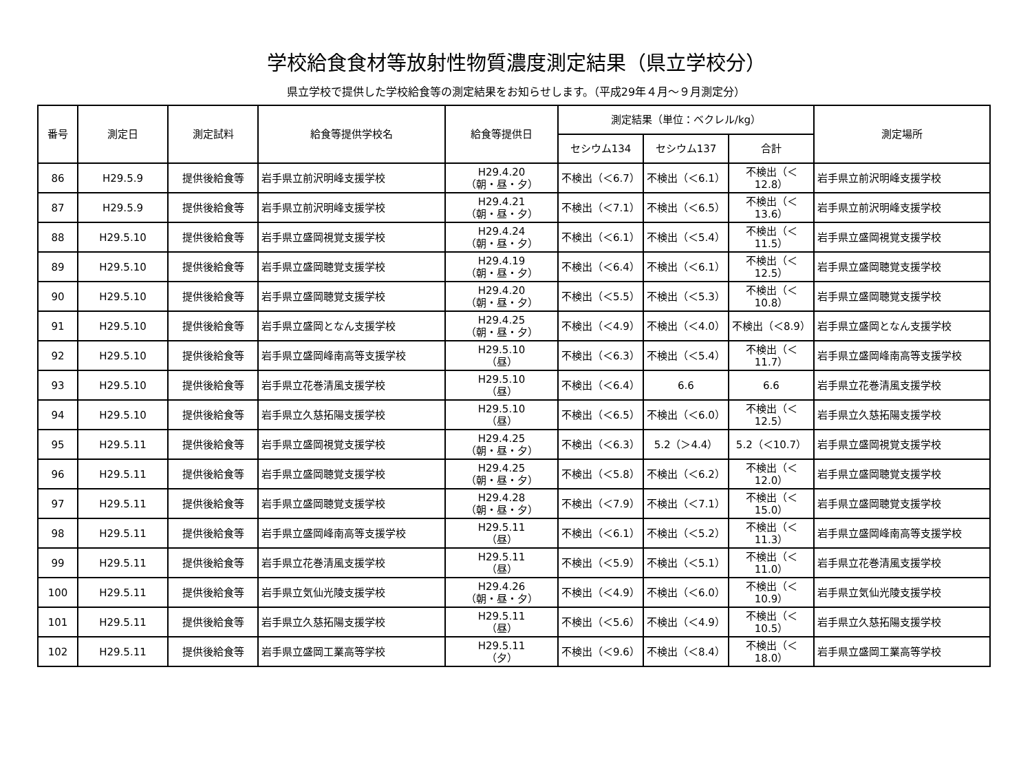学校給食食材等放射性物質濃度測定結果（県立学校分）
県立学校で提供した学校給食等の測定結果をお知らせします。（平成29年４月～９月測定分）
| 番号 | 測定日 | 測定試料 | 給食等提供学校名 | 給食等提供日 | 測定結果（単位：ベクレル/kg） | | | 測定場所 |
| --- | --- | --- | --- | --- | --- | --- | --- | --- |
| | | | | | セシウム134 | セシウム137 | 合計 | |
| 86 | H29.5.9 | 提供後給食等 | 岩手県立前沢明峰支援学校 | H29.4.20 （朝・昼・夕） | 不検出（＜6.7） | 不検出（＜6.1） | 不検出（＜12.8） | 岩手県立前沢明峰支援学校 |
| 87 | H29.5.9 | 提供後給食等 | 岩手県立前沢明峰支援学校 | H29.4.21 （朝・昼・夕） | 不検出（＜7.1） | 不検出（＜6.5） | 不検出（＜13.6） | 岩手県立前沢明峰支援学校 |
| 88 | H29.5.10 | 提供後給食等 | 岩手県立盛岡視覚支援学校 | H29.4.24 （朝・昼・夕） | 不検出（＜6.1） | 不検出（＜5.4） | 不検出（＜11.5） | 岩手県立盛岡視覚支援学校 |
| 89 | H29.5.10 | 提供後給食等 | 岩手県立盛岡聴覚支援学校 | H29.4.19 （朝・昼・夕） | 不検出（＜6.4） | 不検出（＜6.1） | 不検出（＜12.5） | 岩手県立盛岡聴覚支援学校 |
| 90 | H29.5.10 | 提供後給食等 | 岩手県立盛岡聴覚支援学校 | H29.4.20 （朝・昼・夕） | 不検出（＜5.5） | 不検出（＜5.3） | 不検出（＜10.8） | 岩手県立盛岡聴覚支援学校 |
| 91 | H29.5.10 | 提供後給食等 | 岩手県立盛岡となん支援学校 | H29.4.25 （朝・昼・夕） | 不検出（＜4.9） | 不検出（＜4.0） | 不検出（＜8.9） | 岩手県立盛岡となん支援学校 |
| 92 | H29.5.10 | 提供後給食等 | 岩手県立盛岡峰南高等支援学校 | H29.5.10 （昼） | 不検出（＜6.3） | 不検出（＜5.4） | 不検出（＜11.7） | 岩手県立盛岡峰南高等支援学校 |
| 93 | H29.5.10 | 提供後給食等 | 岩手県立花巻清風支援学校 | H29.5.10 （昼） | 不検出（＜6.4） | 6.6 | 6.6 | 岩手県立花巻清風支援学校 |
| 94 | H29.5.10 | 提供後給食等 | 岩手県立久慈拓陽支援学校 | H29.5.10 （昼） | 不検出（＜6.5） | 不検出（＜6.0） | 不検出（＜12.5） | 岩手県立久慈拓陽支援学校 |
| 95 | H29.5.11 | 提供後給食等 | 岩手県立盛岡視覚支援学校 | H29.4.25 （朝・昼・夕） | 不検出（＜6.3） | 5.2（＞4.4） | 5.2（＜10.7） | 岩手県立盛岡視覚支援学校 |
| 96 | H29.5.11 | 提供後給食等 | 岩手県立盛岡聴覚支援学校 | H29.4.25 （朝・昼・夕） | 不検出（＜5.8） | 不検出（＜6.2） | 不検出（＜12.0） | 岩手県立盛岡聴覚支援学校 |
| 97 | H29.5.11 | 提供後給食等 | 岩手県立盛岡聴覚支援学校 | H29.4.28 （朝・昼・夕） | 不検出（＜7.9） | 不検出（＜7.1） | 不検出（＜15.0） | 岩手県立盛岡聴覚支援学校 |
| 98 | H29.5.11 | 提供後給食等 | 岩手県立盛岡峰南高等支援学校 | H29.5.11 （昼） | 不検出（＜6.1） | 不検出（＜5.2） | 不検出（＜11.3） | 岩手県立盛岡峰南高等支援学校 |
| 99 | H29.5.11 | 提供後給食等 | 岩手県立花巻清風支援学校 | H29.5.11 （昼） | 不検出（＜5.9） | 不検出（＜5.1） | 不検出（＜11.0） | 岩手県立花巻清風支援学校 |
| 100 | H29.5.11 | 提供後給食等 | 岩手県立気仙光陵支援学校 | H29.4.26 （朝・昼・夕） | 不検出（＜4.9） | 不検出（＜6.0） | 不検出（＜10.9） | 岩手県立気仙光陵支援学校 |
| 101 | H29.5.11 | 提供後給食等 | 岩手県立久慈拓陽支援学校 | H29.5.11 （昼） | 不検出（＜5.6） | 不検出（＜4.9） | 不検出（＜10.5） | 岩手県立久慈拓陽支援学校 |
| 102 | H29.5.11 | 提供後給食等 | 岩手県立盛岡工業高等学校 | H29.5.11 （夕） | 不検出（＜9.6） | 不検出（＜8.4） | 不検出（＜18.0） | 岩手県立盛岡工業高等学校 |